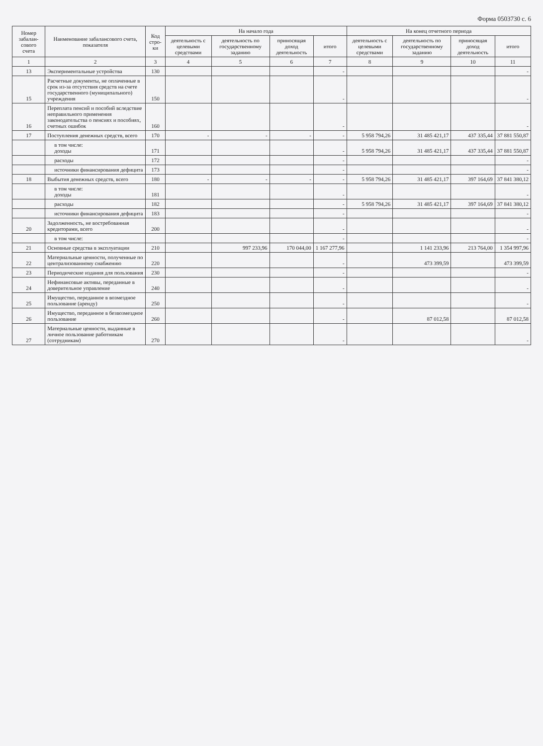Форма 0503730 с. 6
| Номер забалан-сового счета | Наименование забалансового счета, показателя | Код стро-ки | На начало года | | | | На конец отчетного периода | | | |
| --- | --- | --- | --- | --- | --- | --- | --- | --- | --- | --- |
| | | | деятельность с целевыми средствами | деятельность по государственному заданию | приносящая доход деятельность | итого | деятельность с целевыми средствами | деятельность по государственному заданию | приносящая доход деятельность | итого |
| 1 | 2 | 3 | 4 | 5 | 6 | 7 | 8 | 9 | 10 | 11 |
| 13 | Экспериментальные устройства | 130 | | | | - | | | | - |
| 15 | Расчетные документы, не оплаченные в срок из-за отсутствия средств на счете государственного (муниципального) учреждения | 150 | | | | - | | | | - |
| 16 | Переплата пенсий и пособий вследствие неправильного применения законодательства о пенсиях и пособиях, счетных ошибок | 160 | | | | - | | | | - |
| 17 | Поступления денежных средств, всего | 170 | - | - | - | - | 5 958 794,26 | 31 485 421,17 | 437 335,44 | 37 881 550,87 |
| | в том числе: доходы | 171 | | | | - | 5 958 794,26 | 31 485 421,17 | 437 335,44 | 37 881 550,87 |
| | расходы | 172 | | | | - | | | | - |
| | источники финансирования дефицита | 173 | | | | - | | | | - |
| 18 | Выбытия денежных средств, всего | 180 | - | - | - | - | 5 958 794,26 | 31 485 421,17 | 397 164,69 | 37 841 380,12 |
| | в том числе: доходы | 181 | | | | - | | | | - |
| | расходы | 182 | | | | - | 5 958 794,26 | 31 485 421,17 | 397 164,69 | 37 841 380,12 |
| | источники финансирования дефицита | 183 | | | | - | | | | - |
| 20 | Задолженность, не востребованная кредиторами, всего | 200 | | | | - | | | | - |
| | в том числе: | | | | | - | | | | - |
| 21 | Основные средства в эксплуатации | 210 | | 997 233,96 | 170 044,00 | 1 167 277,96 | | 1 141 233,96 | 213 764,00 | 1 354 997,96 |
| 22 | Материальные ценности, полученные по централизованному снабжению | 220 | | | | - | | 473 399,59 | | 473 399,59 |
| 23 | Периодические издания для пользования | 230 | | | | - | | | | - |
| 24 | Нефинансовые активы, переданные в доверительное управление | 240 | | | | - | | | | - |
| 25 | Имущество, переданное в возмездное пользование (аренду) | 250 | | | | - | | | | - |
| 26 | Имущество, переданное в безвозмездное пользование | 260 | | | | - | | 87 012,58 | | 87 012,58 |
| 27 | Материальные ценности, выданные в личное пользование работникам (сотрудникам) | 270 | | | | - | | | | - |